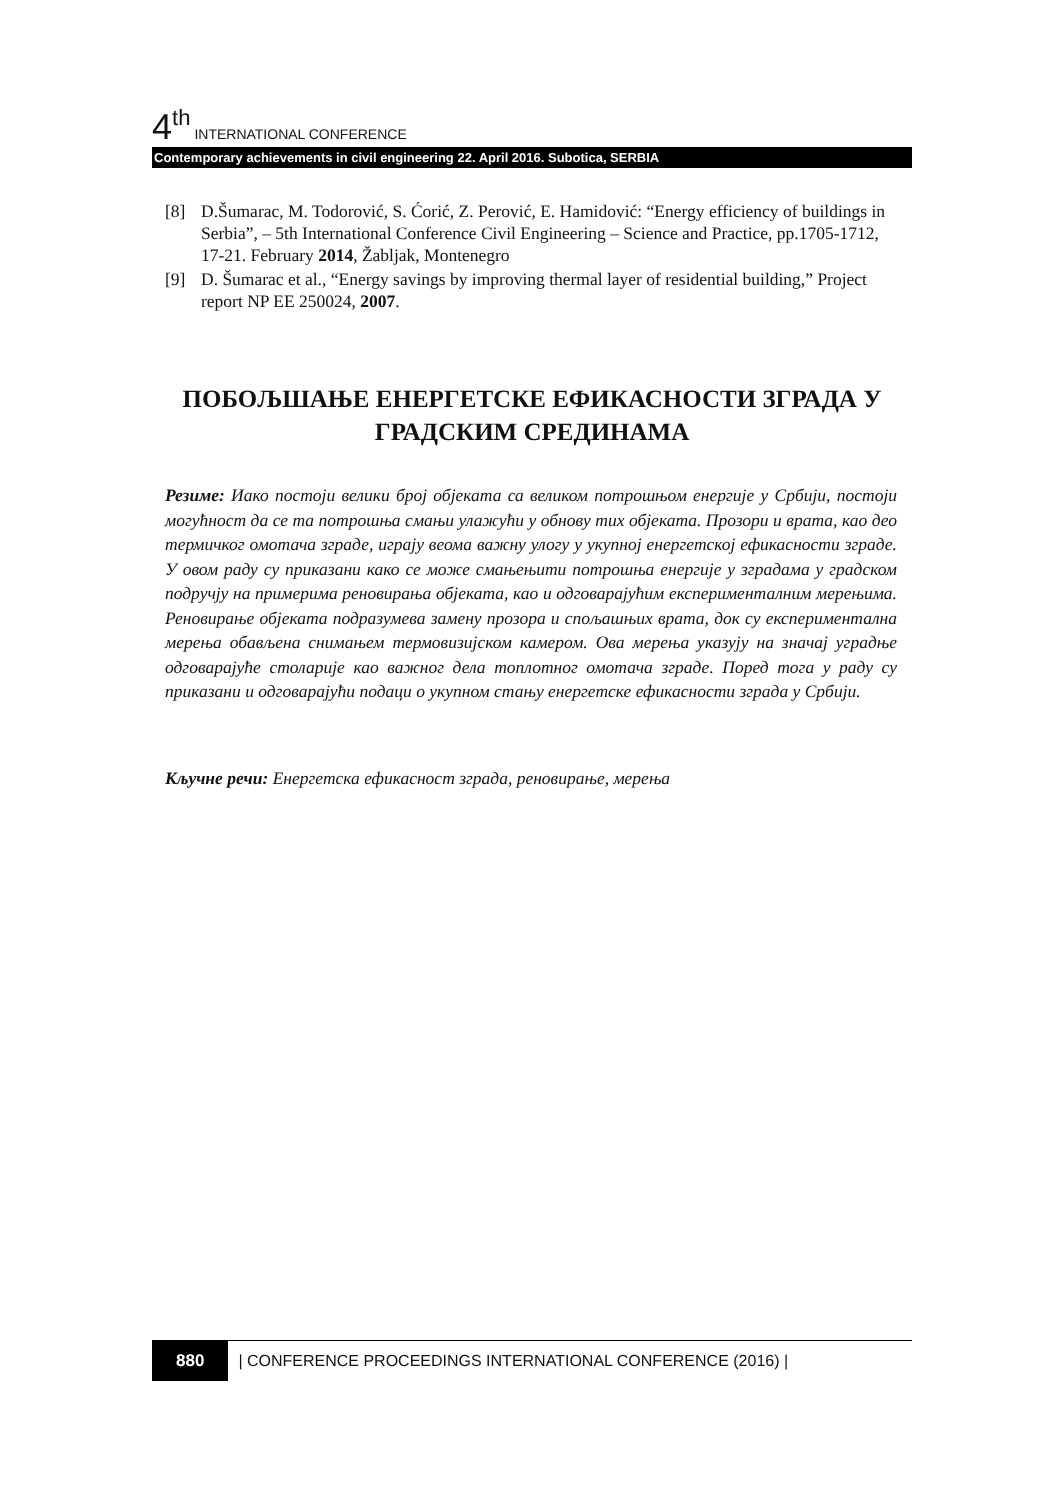4<sup>th</sup> INTERNATIONAL CONFERENCE
Contemporary achievements in civil engineering 22. April 2016. Subotica, SERBIA
[8] D.Šumarac, M. Todorović, S. Ćorić, Z. Perović, E. Hamidović: “Energy efficiency of buildings in Serbia”, – 5th International Conference Civil Engineering – Science and Practice, pp.1705-1712, 17-21. February 2014, Žabljak, Montenegro
[9] D. Šumarac et al., “Energy savings by improving thermal layer of residential building,” Project report NP EE 250024, 2007.
ПОБОЉШАЊЕ ЕНЕРГЕТСКЕ ЕФИКАСНОСТИ ЗГРАДА У ГРАДСКИМ СРЕДИНАМА
Резиме: Иако постоји велики број објеката са великом потрошњом енергије у Србији, постоји могућност да се та потрошња смањи улажући у обнову тих објеката. Прозори и врата, као део термичког омотача зграде, играју веома важну улогу у укупној енергетској ефикасности зграде. У овом раду су приказани како се може смањењити потрошња енергије у зградама у градском подручју на примерима реновирања објеката, као и одговарајућим експерименталним мерењима. Реновирање објеката подразумева замену прозора и спољашњих врата, док су експериментална мерења обављена снимањем термовизијском камером. Ова мерења указују на значај уградње одговарајуће столарије као важног дела топлотног омотача зграде. Поред тога у раду су приказани и одговарајући подаци о укупном стању енергетске ефикасности зграда у Србији.
Кључне речи: Енергетска ефикасност зграда, реновирање, мерења
880 | CONFERENCE PROCEEDINGS INTERNATIONAL CONFERENCE (2016) |